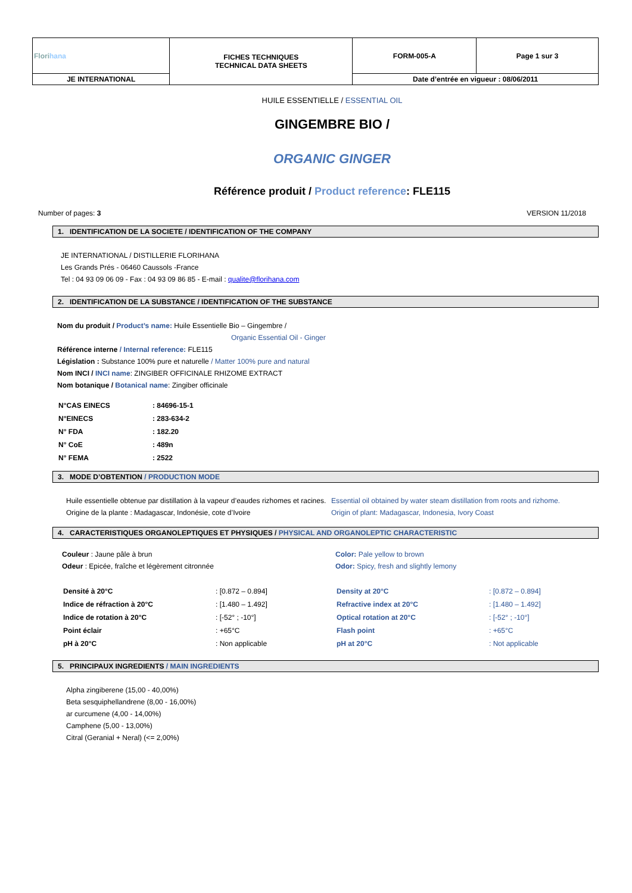| Flori hana | FICHES TECHNIQUES TECHNICAL DATA SHEETS | FORM-005-A | Page 1 sur 3 |
| JE INTERNATIONAL | | Date d’entrée en vigueur : 08/06/2011 | |
HUILE ESSENTIELLE / ESSENTIAL OIL
GINGEMBRE BIO /
ORGANIC GINGER
Référence produit / Product reference: FLE115
Number of pages: 3 VERSION 11/2018
1. IDENTIFICATION DE LA SOCIETE / IDENTIFICATION OF THE COMPANY
JE INTERNATIONAL / DISTILLERIE FLORIHANA
Les Grands Prés - 06460 Caussols -France
Tel : 04 93 09 06 09 - Fax : 04 93 09 86 85 - E-mail : qualite@florihana.com
2. IDENTIFICATION DE LA SUBSTANCE / IDENTIFICATION OF THE SUBSTANCE
Nom du produit / Product’s name: Huile Essentielle Bio – Gingembre /
Organic Essential Oil - Ginger
Référence interne / Internal reference: FLE115
Législation : Substance 100% pure et naturelle / Matter 100% pure and natural
Nom INCI / INCI name: ZINGIBER OFFICINALE RHIZOME EXTRACT
Nom botanique / Botanical name: Zingiber officinale
| N°CAS EINECS | : 84696-15-1 |
| N°EINECS | : 283-634-2 |
| N° FDA | : 182.20 |
| N° CoE | : 489n |
| N° FEMA | : 2522 |
3. MODE D’OBTENTION / PRODUCTION MODE
Huile essentielle obtenue par distillation à la vapeur d’eaudes rizhomes et racines.
Origine de la plante : Madagascar, Indonésie, cote d’Ivoire
Essential oil obtained by water steam distillation from roots and rizhome.
Origin of plant: Madagascar, Indonesia, Ivory Coast
4. CARACTERISTIQUES ORGANOLEPTIQUES ET PHYSIQUES / PHYSICAL AND ORGANOLEPTIC CHARACTERISTIC
Couleur : Jaune pâle à brun
Odeur : Epicée, fraîche et légèrement citronnée
| Densité à 20°C | : [0.872 – 0.894] |
| Indice de réfraction à 20°C | : [1.480 – 1.492] |
| Indice de rotation à 20°C | : [-52° ; -10°] |
| Point éclair | : +65°C |
| pH à 20°C | : Non applicable |
Color: Pale yellow to brown
Odor: Spicy, fresh and slightly lemony
| Density at 20°C | : [0.872 – 0.894] |
| Refractive index at 20°C | : [1.480 – 1.492] |
| Optical rotation at 20°C | : [-52° ; -10°] |
| Flash point | : +65°C |
| pH at 20°C | : Not applicable |
5. PRINCIPAUX INGREDIENTS / MAIN INGREDIENTS
Alpha zingiberene (15,00 - 40,00%)
Beta sesquiphellandrene (8,00 - 16,00%)
ar curcumene (4,00 - 14,00%)
Camphene (5,00 - 13,00%)
Citral (Geranial + Neral) (<= 2,00%)